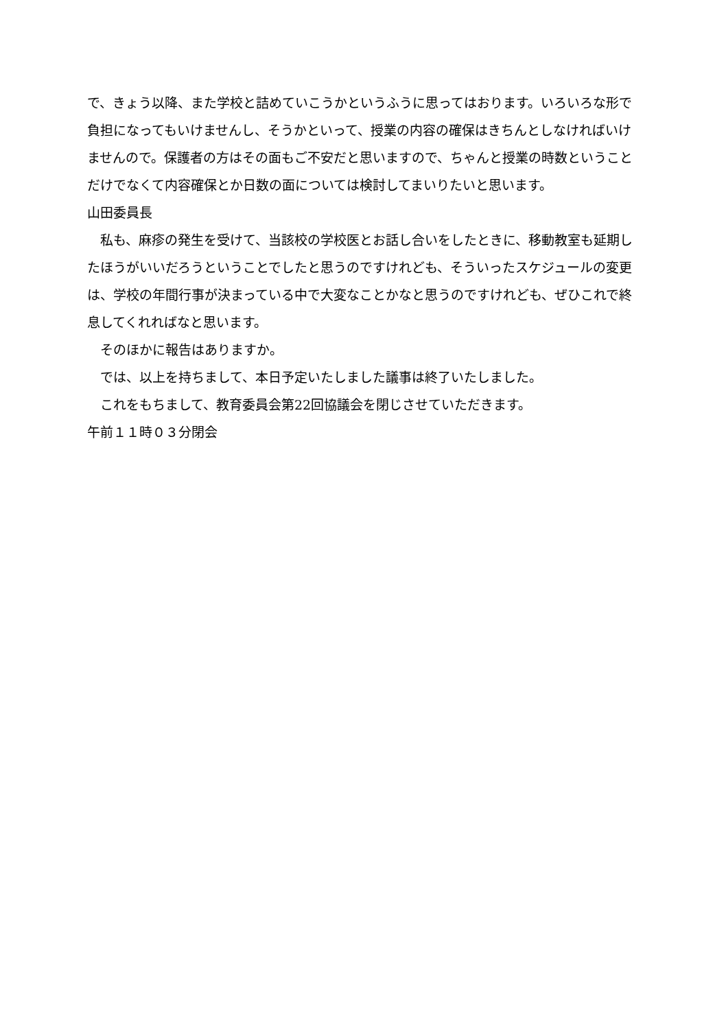で、きょう以降、また学校と詰めていこうかというふうに思ってはおります。いろいろな形で負担になってもいけませんし、そうかといって、授業の内容の確保はきちんとしなければいけませんので。保護者の方はその面もご不安だと思いますので、ちゃんと授業の時数ということだけでなくて内容確保とか日数の面については検討してまいりたいと思います。
山田委員長
私も、麻疹の発生を受けて、当該校の学校医とお話し合いをしたときに、移動教室も延期したほうがいいだろうということでしたと思うのですけれども、そういったスケジュールの変更は、学校の年間行事が決まっている中で大変なことかなと思うのですけれども、ぜひこれで終息してくれればなと思います。
そのほかに報告はありますか。
では、以上を持ちまして、本日予定いたしました議事は終了いたしました。
これをもちまして、教育委員会第22回協議会を閉じさせていただきます。
午前１１時０３分閉会